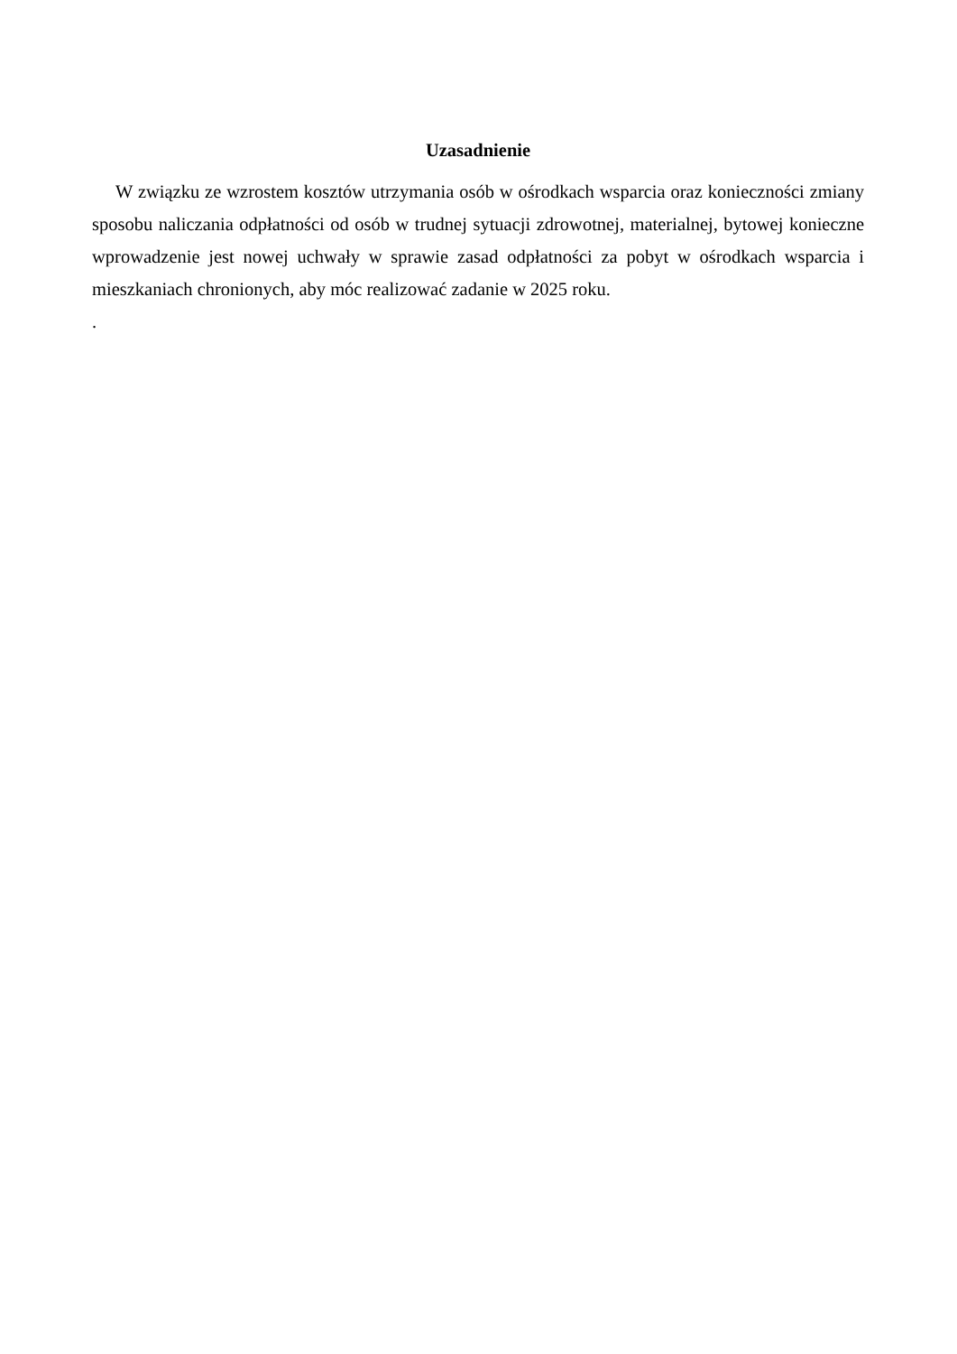Uzasadnienie
W związku ze wzrostem kosztów utrzymania osób w ośrodkach wsparcia oraz konieczności zmiany sposobu naliczania odpłatności od osób w trudnej sytuacji zdrowotnej, materialnej, bytowej konieczne wprowadzenie jest nowej uchwały w sprawie zasad odpłatności za pobyt w ośrodkach wsparcia i mieszkaniach chronionych, aby móc realizować zadanie w 2025 roku.
.